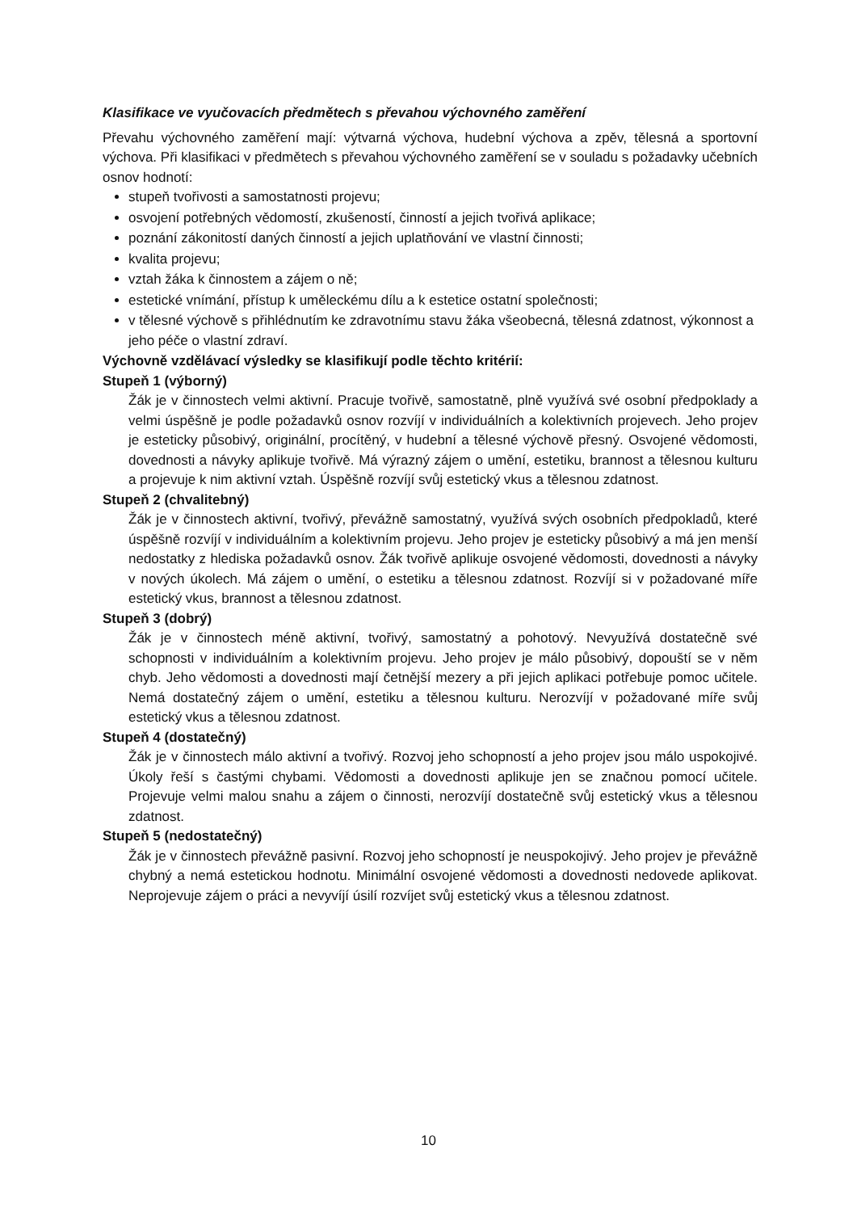Klasifikace ve vyučovacích předmětech s převahou výchovného zaměření
Převahu výchovného zaměření mají: výtvarná výchova, hudební výchova a zpěv, tělesná a sportovní výchova. Při klasifikaci v předmětech s převahou výchovného zaměření se v souladu s požadavky učebních osnov hodnotí:
stupeň tvořivosti a samostatnosti projevu;
osvojení potřebných vědomostí, zkušeností, činností a jejich tvořivá aplikace;
poznání zákonitostí daných činností a jejich uplatňování ve vlastní činnosti;
kvalita projevu;
vztah žáka k činnostem a zájem o ně;
estetické vnímání, přístup k uměleckému dílu a k estetice ostatní společnosti;
v tělesné výchově s přihlédnutím ke zdravotnímu stavu žáka všeobecná, tělesná zdatnost, výkonnost a jeho péče o vlastní zdraví.
Výchovně vzdělávací výsledky se klasifikují podle těchto kritérií:
Stupeň 1 (výborný)
Žák je v činnostech velmi aktivní. Pracuje tvořivě, samostatně, plně využívá své osobní předpoklady a velmi úspěšně je podle požadavků osnov rozvíjí v individuálních a kolektivních projevech. Jeho projev je esteticky působivý, originální, procítěný, v hudební a tělesné výchově přesný. Osvojené vědomosti, dovednosti a návyky aplikuje tvořivě. Má výrazný zájem o umění, estetiku, brannost a tělesnou kulturu a projevuje k nim aktivní vztah. Úspěšně rozvíjí svůj estetický vkus a tělesnou zdatnost.
Stupeň 2 (chvalitebný)
Žák je v činnostech aktivní, tvořivý, převážně samostatný, využívá svých osobních předpokladů, které úspěšně rozvíjí v individuálním a kolektivním projevu. Jeho projev je esteticky působivý a má jen menší nedostatky z hlediska požadavků osnov. Žák tvořivě aplikuje osvojené vědomosti, dovednosti a návyky v nových úkolech. Má zájem o umění, o estetiku a tělesnou zdatnost. Rozvíjí si v požadované míře estetický vkus, brannost a tělesnou zdatnost.
Stupeň 3 (dobrý)
Žák je v činnostech méně aktivní, tvořivý, samostatný a pohotový. Nevyužívá dostatečně své schopnosti v individuálním a kolektivním projevu. Jeho projev je málo působivý, dopouští se v něm chyb. Jeho vědomosti a dovednosti mají četnější mezery a při jejich aplikaci potřebuje pomoc učitele. Nemá dostatečný zájem o umění, estetiku a tělesnou kulturu. Nerozvíjí v požadované míře svůj estetický vkus a tělesnou zdatnost.
Stupeň 4 (dostatečný)
Žák je v činnostech málo aktivní a tvořivý. Rozvoj jeho schopností a jeho projev jsou málo uspokojivé. Úkoly řeší s častými chybami. Vědomosti a dovednosti aplikuje jen se značnou pomocí učitele. Projevuje velmi malou snahu a zájem o činnosti, nerozvíjí dostatečně svůj estetický vkus a tělesnou zdatnost.
Stupeň 5 (nedostatečný)
Žák je v činnostech převážně pasivní. Rozvoj jeho schopností je neuspokojivý. Jeho projev je převážně chybný a nemá estetickou hodnotu. Minimální osvojené vědomosti a dovednosti nedovede aplikovat. Neprojevuje zájem o práci a nevyvíjí úsilí rozvíjet svůj estetický vkus a tělesnou zdatnost.
10